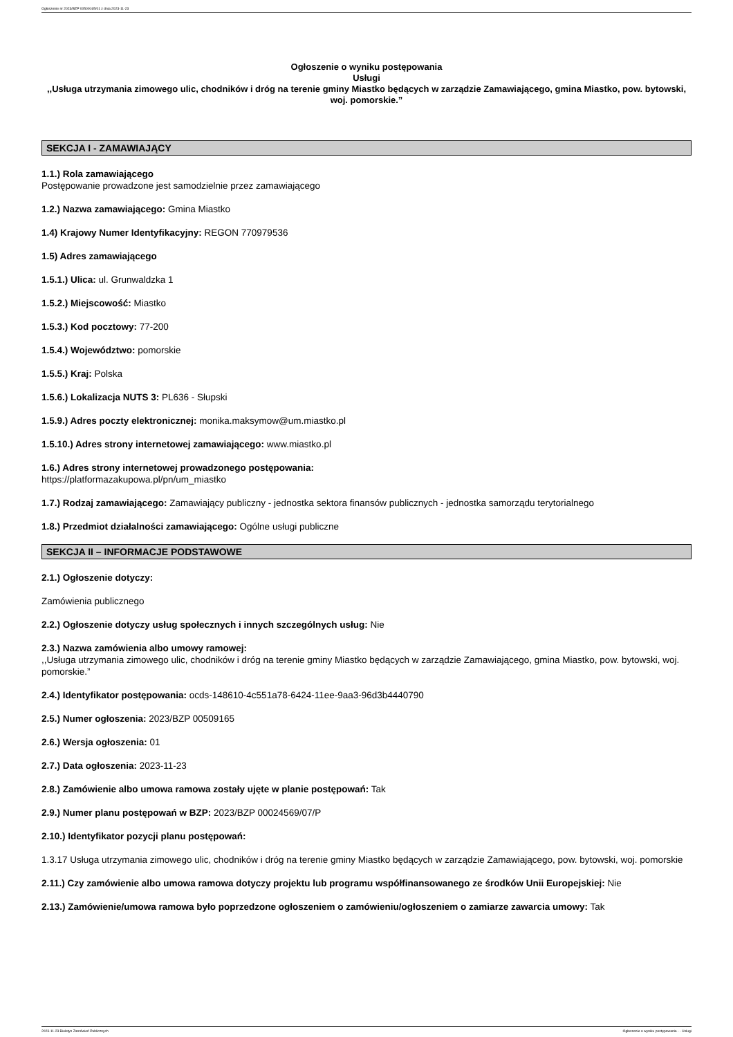Ogłoszenie nr 2023/BZP 00509165/01 z dnia 2023-11-23
Ogłoszenie o wyniku postępowania
Usługi
,,Usługa utrzymania zimowego ulic, chodników i dróg na terenie gminy Miastko będących w zarządzie Zamawiającego, gmina Miastko, pow. bytowski, woj. pomorskie.”
SEKCJA I - ZAMAWIAJĄCY
1.1.) Rola zamawiającego
Postępowanie prowadzone jest samodzielnie przez zamawiającego
1.2.) Nazwa zamawiającego: Gmina Miastko
1.4) Krajowy Numer Identyfikacyjny: REGON 770979536
1.5) Adres zamawiającego
1.5.1.) Ulica: ul. Grunwaldzka 1
1.5.2.) Miejscowość: Miastko
1.5.3.) Kod pocztowy: 77-200
1.5.4.) Województwo: pomorskie
1.5.5.) Kraj: Polska
1.5.6.) Lokalizacja NUTS 3: PL636 - Słupski
1.5.9.) Adres poczty elektronicznej: monika.maksymow@um.miastko.pl
1.5.10.) Adres strony internetowej zamawiającego: www.miastko.pl
1.6.) Adres strony internetowej prowadzonego postępowania:
https://platformazakupowa.pl/pn/um_miastko
1.7.) Rodzaj zamawiającego: Zamawiający publiczny - jednostka sektora finansów publicznych - jednostka samorządu terytorialnego
1.8.) Przedmiot działalności zamawiającego: Ogólne usługi publiczne
SEKCJA II – INFORMACJE PODSTAWOWE
2.1.) Ogłoszenie dotyczy:
Zamówienia publicznego
2.2.) Ogłoszenie dotyczy usług społecznych i innych szczególnych usług: Nie
2.3.) Nazwa zamówienia albo umowy ramowej:
,,Usługa utrzymania zimowego ulic, chodników i dróg na terenie gminy Miastko będących w zarządzie Zamawiającego, gmina Miastko, pow. bytowski, woj. pomorskie.”
2.4.) Identyfikator postępowania: ocds-148610-4c551a78-6424-11ee-9aa3-96d3b4440790
2.5.) Numer ogłoszenia: 2023/BZP 00509165
2.6.) Wersja ogłoszenia: 01
2.7.) Data ogłoszenia: 2023-11-23
2.8.) Zamówienie albo umowa ramowa zostały ujęte w planie postępowań: Tak
2.9.) Numer planu postępowań w BZP: 2023/BZP 00024569/07/P
2.10.) Identyfikator pozycji planu postępowań:
1.3.17 Usługa utrzymania zimowego ulic, chodników i dróg na terenie gminy Miastko będących w zarządzie Zamawiającego, pow. bytowski, woj. pomorskie
2.11.) Czy zamówienie albo umowa ramowa dotyczy projektu lub programu współfinansowanego ze środków Unii Europejskiej: Nie
2.13.) Zamówienie/umowa ramowa było poprzedzone ogłoszeniem o zamówieniu/ogłoszeniem o zamiarze zawarcia umowy: Tak
2023-11-23 Biuletyn Zamówień Publicznych Ogłoszenie o wyniku postępowania - - Usługi